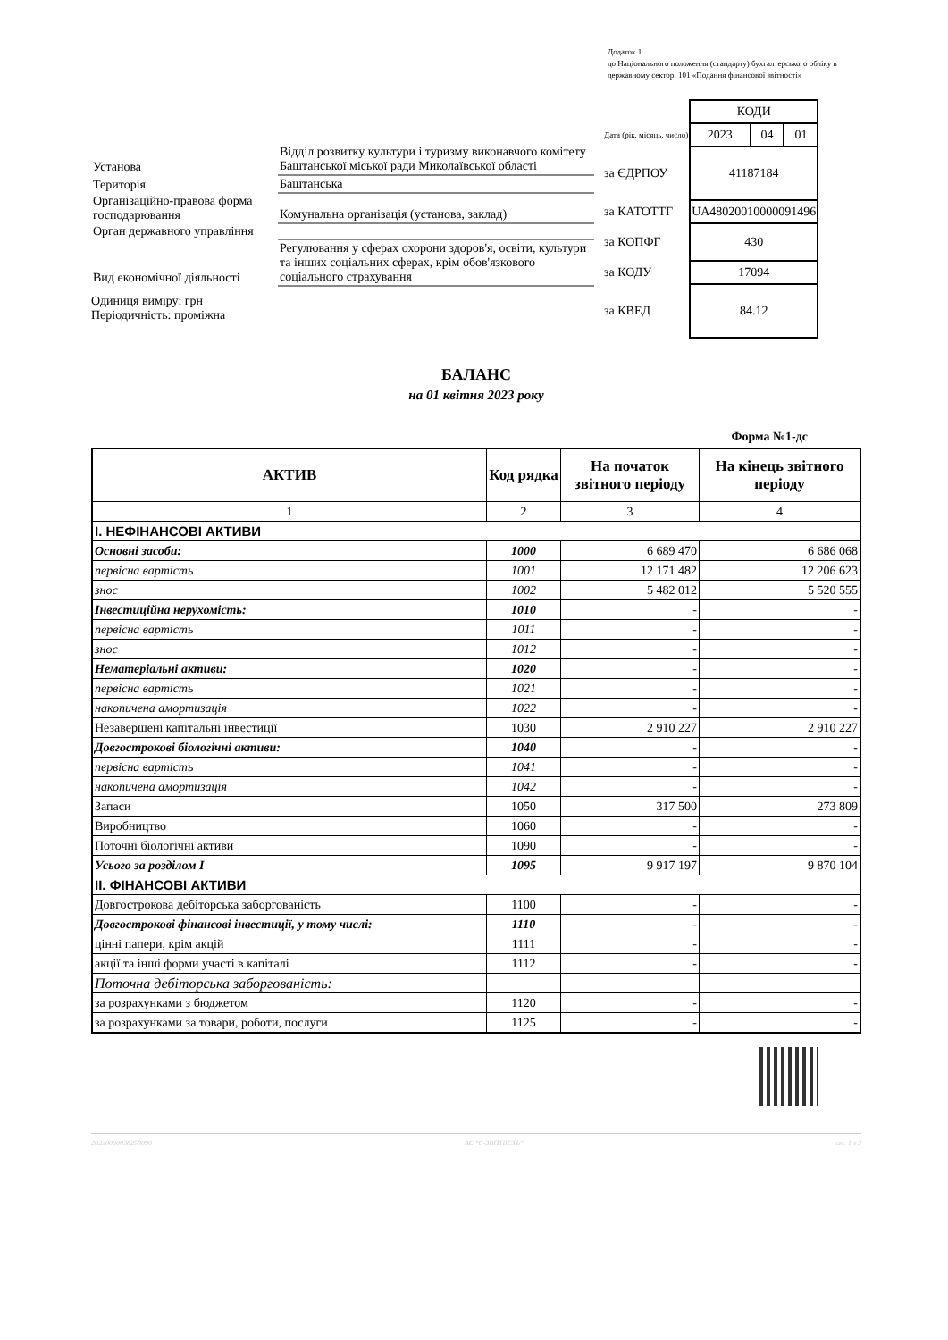Додаток 1
до Національного положення (стандарту) бухгалтерського обліку в державному секторі 101 «Подання фінансової звітності»
| Установа | Відділ розвитку культури і туризму виконавчого комітету Баштанської міської ради Миколаївської області |
| Територія | Баштанська |
| Організаційно-правова форма господарювання | Комунальна організація (установа, заклад) |
| Орган державного управління | |
| Вид економічної діяльності | Регулювання у сферах охорони здоров'я, освіти, культури та інших соціальних сферах, крім обов'язкового соціального страхування |
Одиниця виміру: грн
Періодичність: проміжна
| | КОДИ | | |
| Дата (рік, місяць, число) | 2023 | 04 | 01 |
| за ЄДРПОУ | 41187184 | | |
| за КАТОТТГ | UA48020010000091496 | | |
| за КОПФГ | 430 | | |
| за КОДУ | 17094 | | |
| за КВЕД | 84.12 | | |
БАЛАНС
на 01 квітня 2023 року
Форма №1-дс
| АКТИВ | Код рядка | На початок звітного періоду | На кінець звітного періоду |
| --- | --- | --- | --- |
| 1 | 2 | 3 | 4 |
| I. НЕФІНАНСОВІ АКТИВИ | | | |
| Основні засоби: | 1000 | 6 689 470 | 6 686 068 |
| первісна вартість | 1001 | 12 171 482 | 12 206 623 |
| знос | 1002 | 5 482 012 | 5 520 555 |
| Інвестиційна нерухомість: | 1010 | - | - |
| первісна вартість | 1011 | - | - |
| знос | 1012 | - | - |
| Нематеріальні активи: | 1020 | - | - |
| первісна вартість | 1021 | - | - |
| накопичена амортизація | 1022 | - | - |
| Незавершені капітальні інвестиції | 1030 | 2 910 227 | 2 910 227 |
| Довгострокові біологічні активи: | 1040 | - | - |
| первісна вартість | 1041 | - | - |
| накопичена амортизація | 1042 | - | - |
| Запаси | 1050 | 317 500 | 273 809 |
| Виробництво | 1060 | - | - |
| Поточні біологічні активи | 1090 | - | - |
| Усього за розділом I | 1095 | 9 917 197 | 9 870 104 |
| II. ФІНАНСОВІ АКТИВИ | | | |
| Довгострокова дебіторська заборгованість | 1100 | - | - |
| Довгострокові фінансові інвестиції, у тому числі: | 1110 | - | - |
| цінні папери, крім акцій | 1111 | - | - |
| акції та інші форми участі в капіталі | 1112 | - | - |
| Поточна дебіторська заборгованість: | | | |
| за розрахунками з бюджетом | 1120 | - | - |
| за розрахунками за товари, роботи, послуги | 1125 | - | - |
20230000038259090 АС "Є-ЗВІТНІСТЬ" ст. 1 з 3